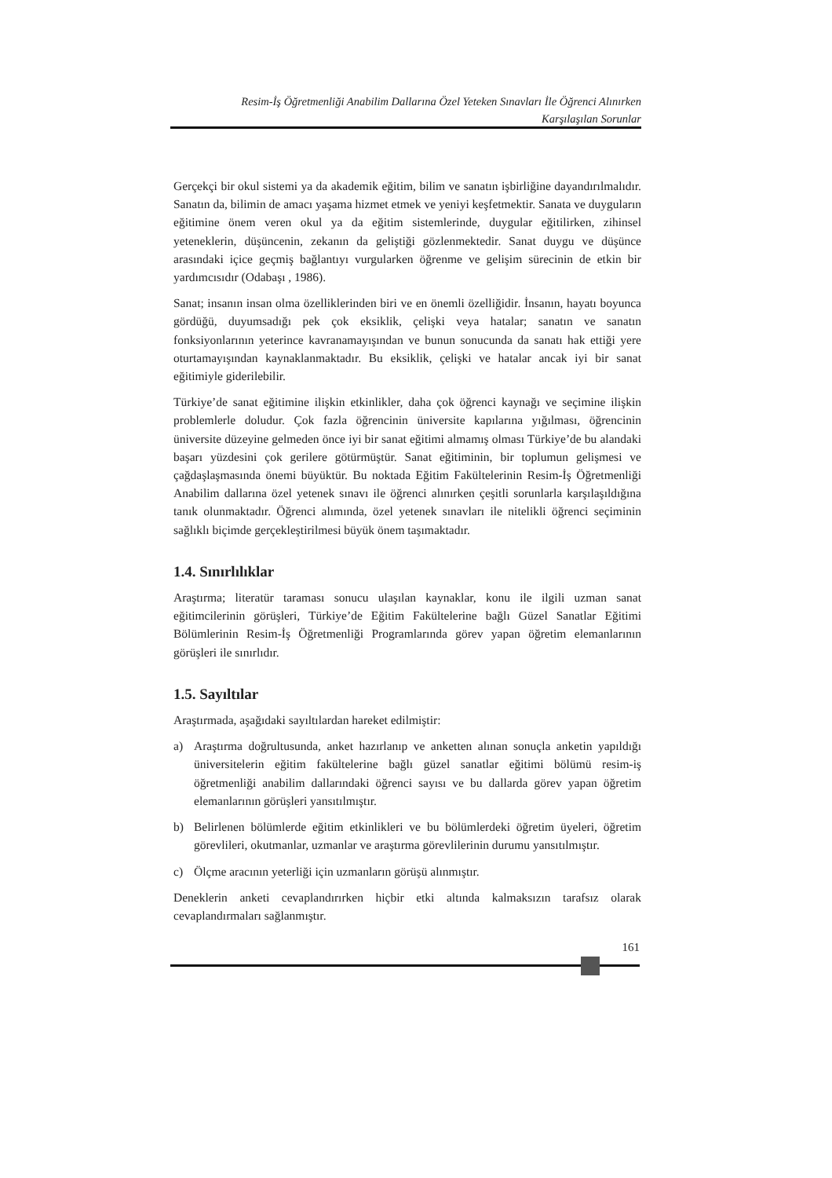Resim-İş Öğretmenliği Anabilim Dallarına Özel Yeteken Sınavları İle Öğrenci Alınırken
Karşılaşılan Sorunlar
Gerçekçi bir okul sistemi ya da akademik eğitim, bilim ve sanatın işbirliğine dayandırılmalıdır. Sanatın da, bilimin de amacı yaşama hizmet etmek ve yeniyi keşfetmektir. Sanata ve duyguların eğitimine önem veren okul ya da eğitim sistemlerinde, duygular eğitilirken, zihinsel yeteneklerin, düşüncenin, zekanın da geliştiği gözlenmektedir. Sanat duygu ve düşünce arasındaki içice geçmiş bağlantıyı vurgularken öğrenme ve gelişim sürecinin de etkin bir yardımcısıdır (Odabaşı , 1986).
Sanat; insanın insan olma özelliklerinden biri ve en önemli özelliğidir. İnsanın, hayatı boyunca gördüğü, duyumsadığı pek çok eksiklik, çelişki veya hatalar; sanatın ve sanatın fonksiyonlarının yeterince kavranamayışından ve bunun sonucunda da sanatı hak ettiği yere oturtamayışından kaynaklanmaktadır. Bu eksiklik, çelişki ve hatalar ancak iyi bir sanat eğitimiyle giderilebilir.
Türkiye’de sanat eğitimine ilişkin etkinlikler, daha çok öğrenci kaynağı ve seçimine ilişkin problemlerle doludur. Çok fazla öğrencinin üniversite kapılarına yığılması, öğrencinin üniversite düzeyine gelmeden önce iyi bir sanat eğitimi almamış olması Türkiye’de bu alandaki başarı yüzdesini çok gerilere götürmüştür. Sanat eğitiminin, bir toplumun gelişmesi ve çağdaşlaşmasında önemi büyüktür. Bu noktada Eğitim Fakültelerinin Resim-İş Öğretmenliği Anabilim dallarına özel yetenek sınavı ile öğrenci alınırken çeşitli sorunlarla karşılaşıldığına tanık olunmaktadır. Öğrenci alımında, özel yetenek sınavları ile nitelikli öğrenci seçiminin sağlıklı biçimde gerçekleştirilmesi büyük önem taşımaktadır.
1.4. Sınırlılıklar
Araştırma; literatür taraması sonucu ulaşılan kaynaklar, konu ile ilgili uzman sanat eğitimcilerinin görüşleri, Türkiye’de Eğitim Fakültelerine bağlı Güzel Sanatlar Eğitimi Bölümlerinin Resim-İş Öğretmenliği Programlarında görev yapan öğretim elemanlarının görüşleri ile sınırlıdır.
1.5. Sayıltılar
Araştırmada, aşağıdaki sayıltılardan hareket edilmiştir:
a) Araştırma doğrultusunda, anket hazırlanıp ve anketten alınan sonuçla anketin yapıldığı üniversitelerin eğitim fakültelerine bağlı güzel sanatlar eğitimi bölümü resim-iş öğretmenliği anabilim dallarındaki öğrenci sayısı ve bu dallarda görev yapan öğretim elemanlarının görüşleri yansıtılmıştır.
b) Belirlenen bölümlerde eğitim etkinlikleri ve bu bölümlerdeki öğretim üyeleri, öğretim görevlileri, okutmanlar, uzmanlar ve araştırma görevlilerinin durumu yansıtılmıştır.
c) Ölçme aracının yeterliği için uzmanların görüşü alınmıştır.
Deneklerin anketi cevaplandırırken hiçbir etki altında kalmaksızın tarafsız olarak cevaplandırmaları sağlanmıştır.
161